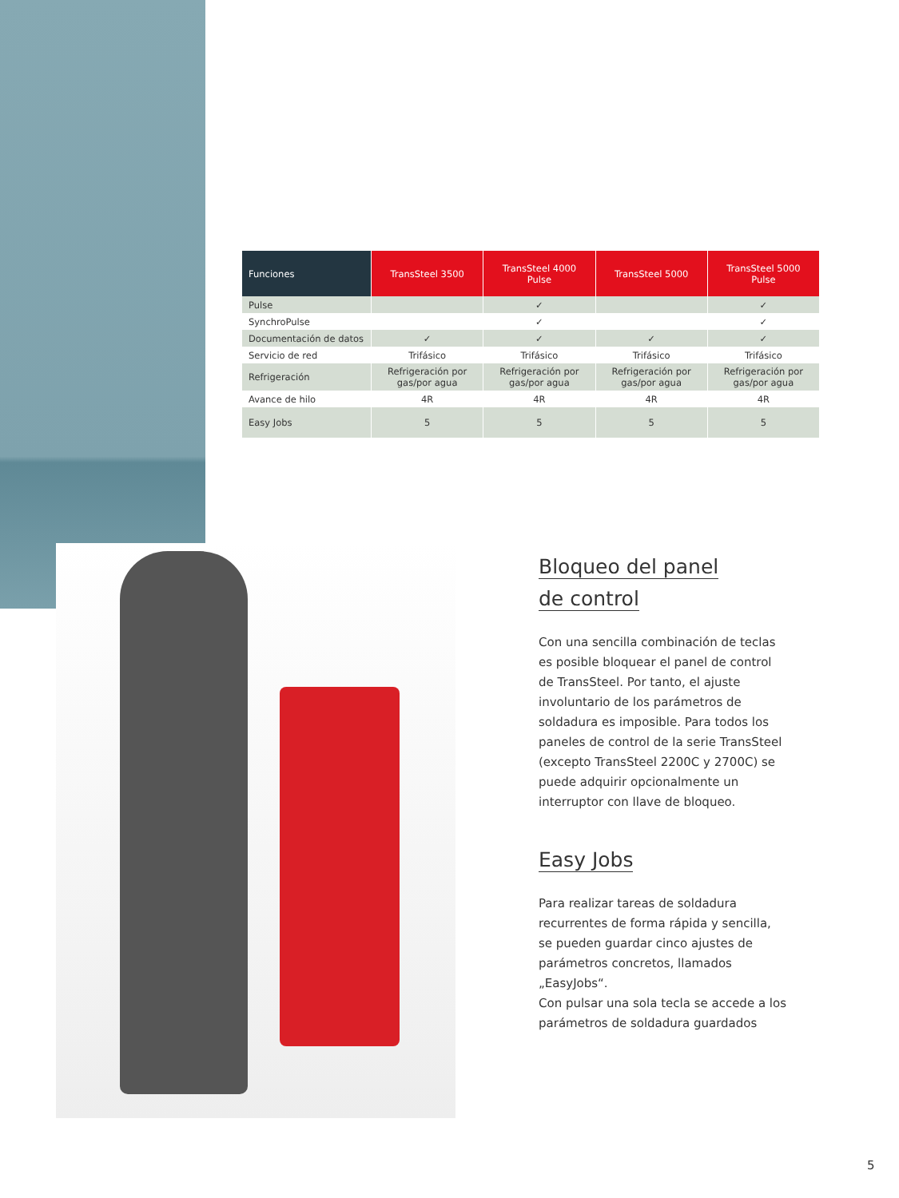| Funciones | TransSteel 3500 | TransSteel 4000 Pulse | TransSteel 5000 | TransSteel 5000 Pulse |
| --- | --- | --- | --- | --- |
| Pulse | | ✓ | | ✓ |
| SynchroPulse | | ✓ | | ✓ |
| Documentación de datos | ✓ | ✓ | ✓ | ✓ |
| Servicio de red | Trifásico | Trifásico | Trifásico | Trifásico |
| Refrigeración | Refrigeración por gas/por agua | Refrigeración por gas/por agua | Refrigeración por gas/por agua | Refrigeración por gas/por agua |
| Avance de hilo | 4R | 4R | 4R | 4R |
| Easy Jobs | 5 | 5 | 5 | 5 |
Bloqueo del panel
de control
Con una sencilla combinación de teclas es posible bloquear el panel de control de TransSteel. Por tanto, el ajuste involuntario de los parámetros de soldadura es imposib­le. Para todos los paneles de control de la serie TransSteel (excepto TransSteel 2200C y 2700C) se puede adquirir opcionalmente un interruptor con llave de bloqueo.
Easy Jobs
Para realizar tareas de soldadura recurren­tes de forma rápida y sencilla, se pueden guardar cinco ajustes de parámetros con­cretos, llamados „EasyJobs“.
Con pulsar una sola tecla se accede a los parámetros de soldadura guardados
5